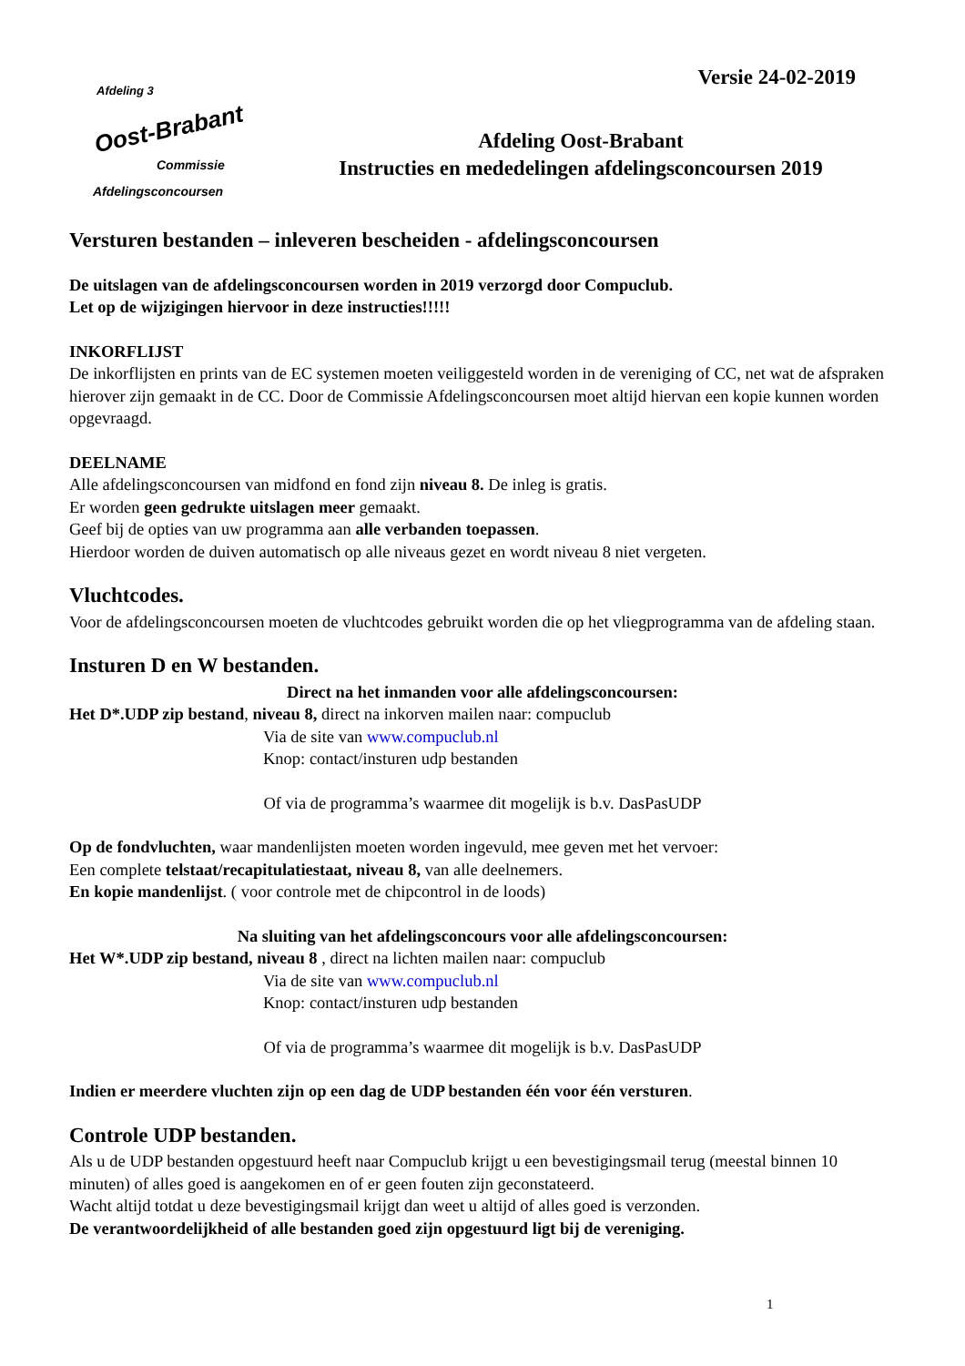Afdeling 3
Oost-Brabant
Commissie
Afdelingsconcoursen
Versie 24-02-2019
Afdeling Oost-Brabant
Instructies en mededelingen afdelingsconcoursen 2019
Versturen bestanden – inleveren bescheiden - afdelingsconcoursen
De uitslagen van de afdelingsconcoursen worden in 2019 verzorgd door Compuclub.
Let op de wijzigingen hiervoor in deze instructies!!!!!
INKORFLIJST
De inkorflijsten en prints van de EC systemen moeten veiliggesteld worden in de vereniging of CC, net wat de afspraken hierover zijn gemaakt in de CC. Door de Commissie Afdelingsconcoursen moet altijd hiervan een kopie kunnen worden opgevraagd.
DEELNAME
Alle afdelingsconcoursen van midfond en fond zijn niveau 8. De inleg is gratis.
Er worden geen gedrukte uitslagen meer gemaakt.
Geef bij de opties van uw programma aan alle verbanden toepassen.
Hierdoor worden de duiven automatisch op alle niveaus gezet en wordt niveau 8 niet vergeten.
Vluchtcodes.
Voor de afdelingsconcoursen moeten de vluchtcodes gebruikt worden die op het vliegprogramma van de afdeling staan.
Insturen D en W bestanden.
Direct na het inmanden voor alle afdelingsconcoursen:
Het D*.UDP zip bestand, niveau 8, direct na inkorven mailen naar: compuclub
Via de site van www.compuclub.nl
Knop: contact/insturen udp bestanden
Of via de programma’s waarmee dit mogelijk is b.v. DasPasUDP
Op de fondvluchten, waar mandenlijsten moeten worden ingevuld, mee geven met het vervoer:
Een complete telstaat/recapitulatiestaat, niveau 8, van alle deelnemers.
En kopie mandenlijst. ( voor controle met de chipcontrol in de loods)
Na sluiting van het afdelingsconcours voor alle afdelingsconcoursen:
Het W*.UDP zip bestand, niveau 8 , direct na lichten mailen naar: compuclub
Via de site van www.compuclub.nl
Knop: contact/insturen udp bestanden
Of via de programma’s waarmee dit mogelijk is b.v. DasPasUDP
Indien er meerdere vluchten zijn op een dag de UDP bestanden één voor één versturen.
Controle UDP bestanden.
Als u de UDP bestanden opgestuurd heeft naar Compuclub krijgt u een bevestigingsmail terug (meestal binnen 10 minuten) of alles goed is aangekomen en of er geen fouten zijn geconstateerd.
Wacht altijd totdat u deze bevestigingsmail krijgt dan weet u altijd of alles goed is verzonden.
De verantwoordelijkheid of alle bestanden goed zijn opgestuurd ligt bij de vereniging.
1